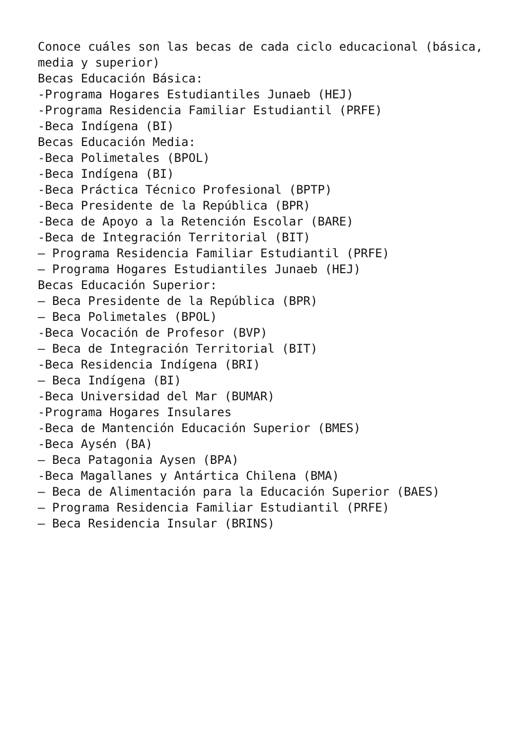Conoce cuáles son las becas de cada ciclo educacional (básica, media y superior)
Becas Educación Básica:
-Programa Hogares Estudiantiles Junaeb (HEJ)
-Programa Residencia Familiar Estudiantil (PRFE)
-Beca Indígena (BI)
Becas Educación Media:
-Beca Polimetales (BPOL)
-Beca Indígena (BI)
-Beca Práctica Técnico Profesional (BPTP)
-Beca Presidente de la República (BPR)
-Beca de Apoyo a la Retención Escolar (BARE)
-Beca de Integración Territorial (BIT)
– Programa Residencia Familiar Estudiantil (PRFE)
– Programa Hogares Estudiantiles Junaeb (HEJ)
Becas Educación Superior:
– Beca Presidente de la República (BPR)
– Beca Polimetales (BPOL)
-Beca Vocación de Profesor (BVP)
– Beca de Integración Territorial (BIT)
-Beca Residencia Indígena (BRI)
– Beca Indígena (BI)
-Beca Universidad del Mar (BUMAR)
-Programa Hogares Insulares
-Beca de Mantención Educación Superior (BMES)
-Beca Aysén (BA)
– Beca Patagonia Aysen (BPA)
-Beca Magallanes y Antártica Chilena (BMA)
– Beca de Alimentación para la Educación Superior (BAES)
– Programa Residencia Familiar Estudiantil (PRFE)
– Beca Residencia Insular (BRINS)